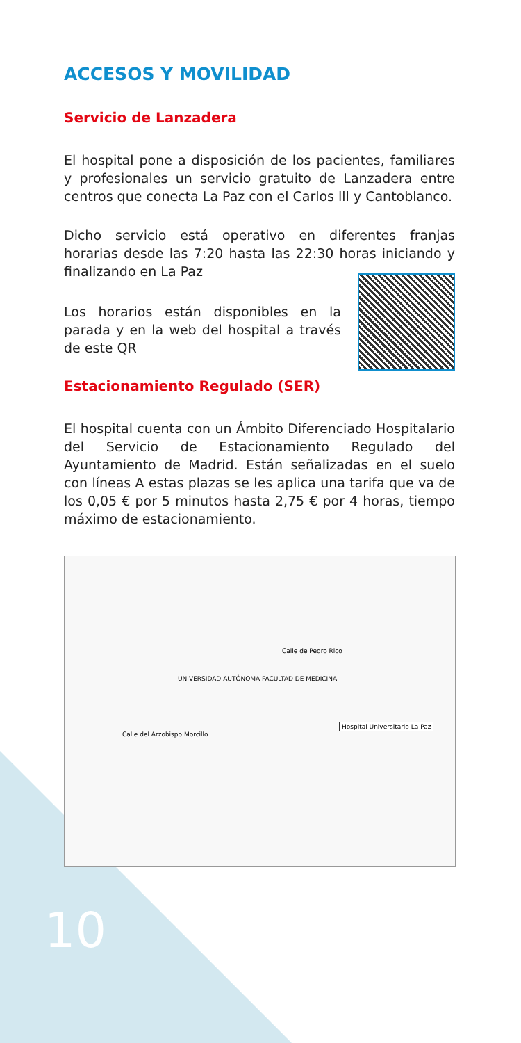ACCESOS Y MOVILIDAD
Servicio de Lanzadera
El hospital pone a disposición de los pacientes, familiares y profesionales un servicio gratuito de Lanzadera entre centros que conecta La Paz con el Carlos lll y Cantoblanco.
Dicho servicio está operativo en diferentes franjas horarias desde las 7:20 hasta las 22:30 horas iniciando y finalizando en La Paz
Los horarios están disponibles en la parada y en la web del hospital a través de este QR
Estacionamiento Regulado (SER)
El hospital cuenta con un Ámbito Diferenciado Hospitalario del Servicio de Estacionamiento Regulado del Ayuntamiento de Madrid. Están señalizadas en el suelo con líneas A estas plazas se les aplica una tarifa que va de los 0,05 € por 5 minutos hasta 2,75 € por 4 horas, tiempo máximo de estacionamiento.
UNIVERSIDAD AUTÓNOMA FACULTAD DE MEDICINA
Hospital Universitario La Paz
Calle del Arzobispo Morcillo
Calle de Pedro Rico
10